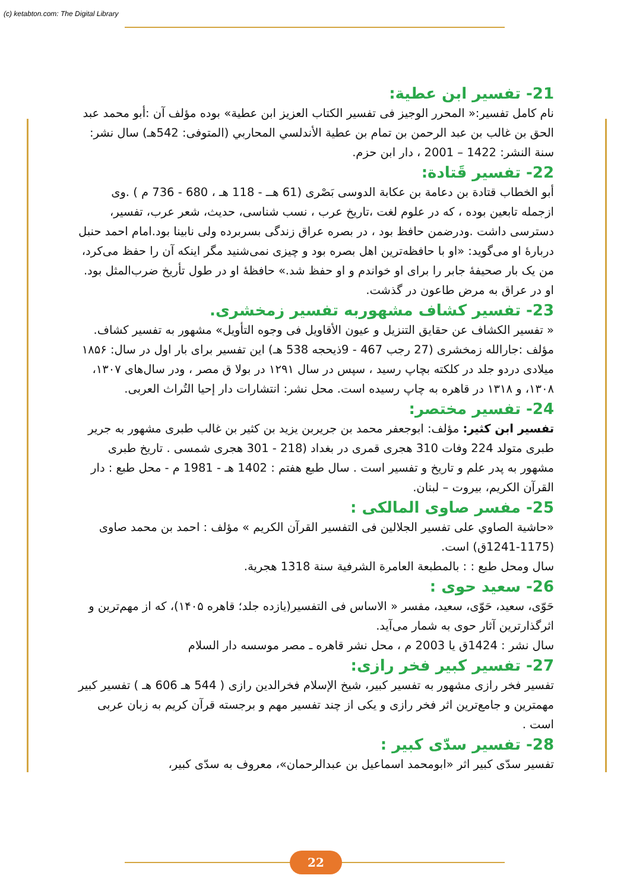(c) ketabton.com: The Digital Library
21- تفسیر ابن عطیة:
نام كامل تفسیر:« المحرر الوجيز فى تفسير الكتاب العزيز ابن عطية» بوده مؤلف آن :أبو محمد عبد الحق بن غالب بن عبد الرحمن بن تمام بن عطية الأندلسي المحاربي (المتوفى: 542هـ) سال نشر: سنة النشر: 1422 – 2001 ، دار ابن حزم.
22- تفسیر قَتادة:
أبو الخطاب قتادة بن دعامة بن عكابة الدوسى بَصْرى (61 هــ - 118 هـ ، 680 - 736 م ) .وی ازجمله تابعین بوده ، که در علوم لغت ،تاریخ عرب ، نسب شناسی، حدیث، شعر عرب، تفسیر، دسترسی داشت .ودرضمن حافظ بود ، در بصره عراق زندگی بسربرده ولی نابینا بود.امام احمد حنبل دربارهٔ او می‌گوید: «او با حافظه‌ترین اهل بصره بود و چیزی نمی‌شنید مگر اینکه آن را حفظ می‌کرد، من یک بار صحیفهٔ جابر را برای او خواندم و او حفظ شد.» حافظهٔ او در طول تأریخ ضرب‌المثل بود. او در عراق به مرض طاعون در گذشت.
23- تفسیر کشاف مشهوربه تفسیر زمخشری.
« تفسیر الکشاف عن حقایق التنزیل و عیون الأقاویل فی وجوه التأویل» مشهور به تفسیر کشاف. مؤلف :جارالله زمخشری (27 رجب 467 - 9ذیحجه 538 هـ) این تفسیر برای بار اول در سال: ۱۸۵۶ میلادی دردو جلد در کلکته بچاپ رسید ، سپس در سال ۱۲۹۱ در بولا ق مصر ، ودر سال‌های ۱۳۰۷، ۱۳۰۸، و ۱۳۱۸ در قاهره به چاپ رسیده است. محل نشر: انتشارات دار إحيا التُراث العربی.
24- تفسیر مختصر:
تفسير ابن كثير: مؤلف: ابوجعفر محمد بن جریربن یزید بن کثیر بن غالب طبری مشهور به جریر طبری متولد 224 وفات 310 هجری قمری در بغداد (218 - 301 هجری شمسی . تاریخ طبری مشهور به پدر علم و تاریخ و تفسیر است . سال طبع هفتم : 1402 هـ - 1981 م - محل طبع : دار القرآن الكريم، بيروت – لبنان.
25- مفسر صاوی المالکی :
«حاشیة الصاوي علی تفسیر الجلالین فی التفسیر القرآن الکریم » مؤلف : احمد بن محمد صاوی (1175-1241ق) است.
سال ومحل طبع : : بالمطبعة العامرة الشرفية سنة 1318 هجرية.
26- سعید حوی :
حَوّی، سعید، حَوّی، سعید، مفسر « الاساس فی التفسیر(یازده جلد؛ قاهره ۱۴۰۵)، که از مهم‌ترین و اثرگذارترین آثار حوی به شمار می‌آید.
سال نشر : 1424ق یا 2003 م ، محل نشر قاهره ـ مصر موسسه دار السلام
27- تفسیر کبیر فخر رازی:
تفسیر فخر رازی مشهور به تفسیر کبیر، شیخ الإسلام فخرالدین رازی ( 544 هـ 606 هـ ) تفسیر کبیر مهمترین و جامع‌ترین اثر فخر رازی و یکی از چند تفسیر مهم و برجسته قرآن کریم به زبان عربی است .
28- تفسیر سدّی کبیر :
تفسیر سدّی کبیر اثر «ابومحمد اسماعیل بن عبدالرحمان»، معروف به سدّی کبیر،
22